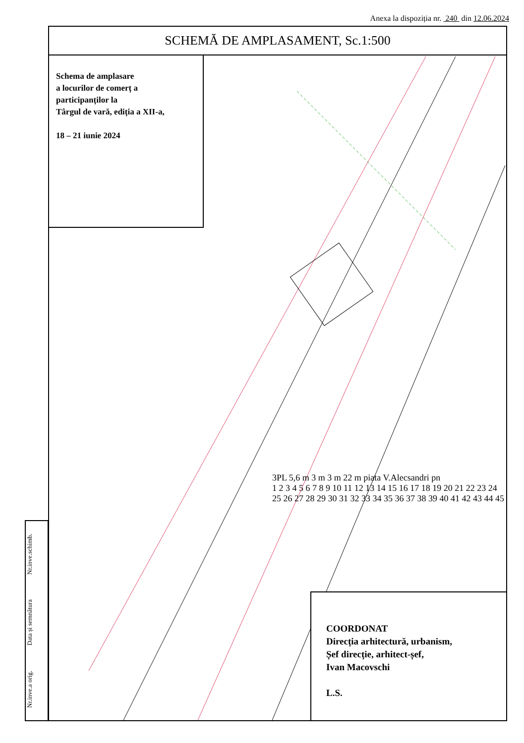Anexa la dispoziția nr. 240 din 12.06.2024
SCHEMĂ DE AMPLASAMENT, Sc.1:500
Schema de amplasare
a locurilor de comerț a
participanților la
Târgul de vară, ediția a XII-a,
18 – 21 iunie 2024
3PL 5,6 m 3 m 3 m 22 m piata V.Alecsandri pn
1 2 3 4 5 6 7 8 9 10 11 12 13 14 15 16 17 18 19 20 21 22 23 24 25 26 27 28 29 30 31 32 33 34 35 36 37 38 39 40 41 42 43 44 45
COORDONAT
Direcția arhitectură, urbanism,
Șef direcție, arhitect-șef,
Ivan Macovschi
L.S.
Nr.inve.a orig. Data și semnătura Nr.inve.schimb.